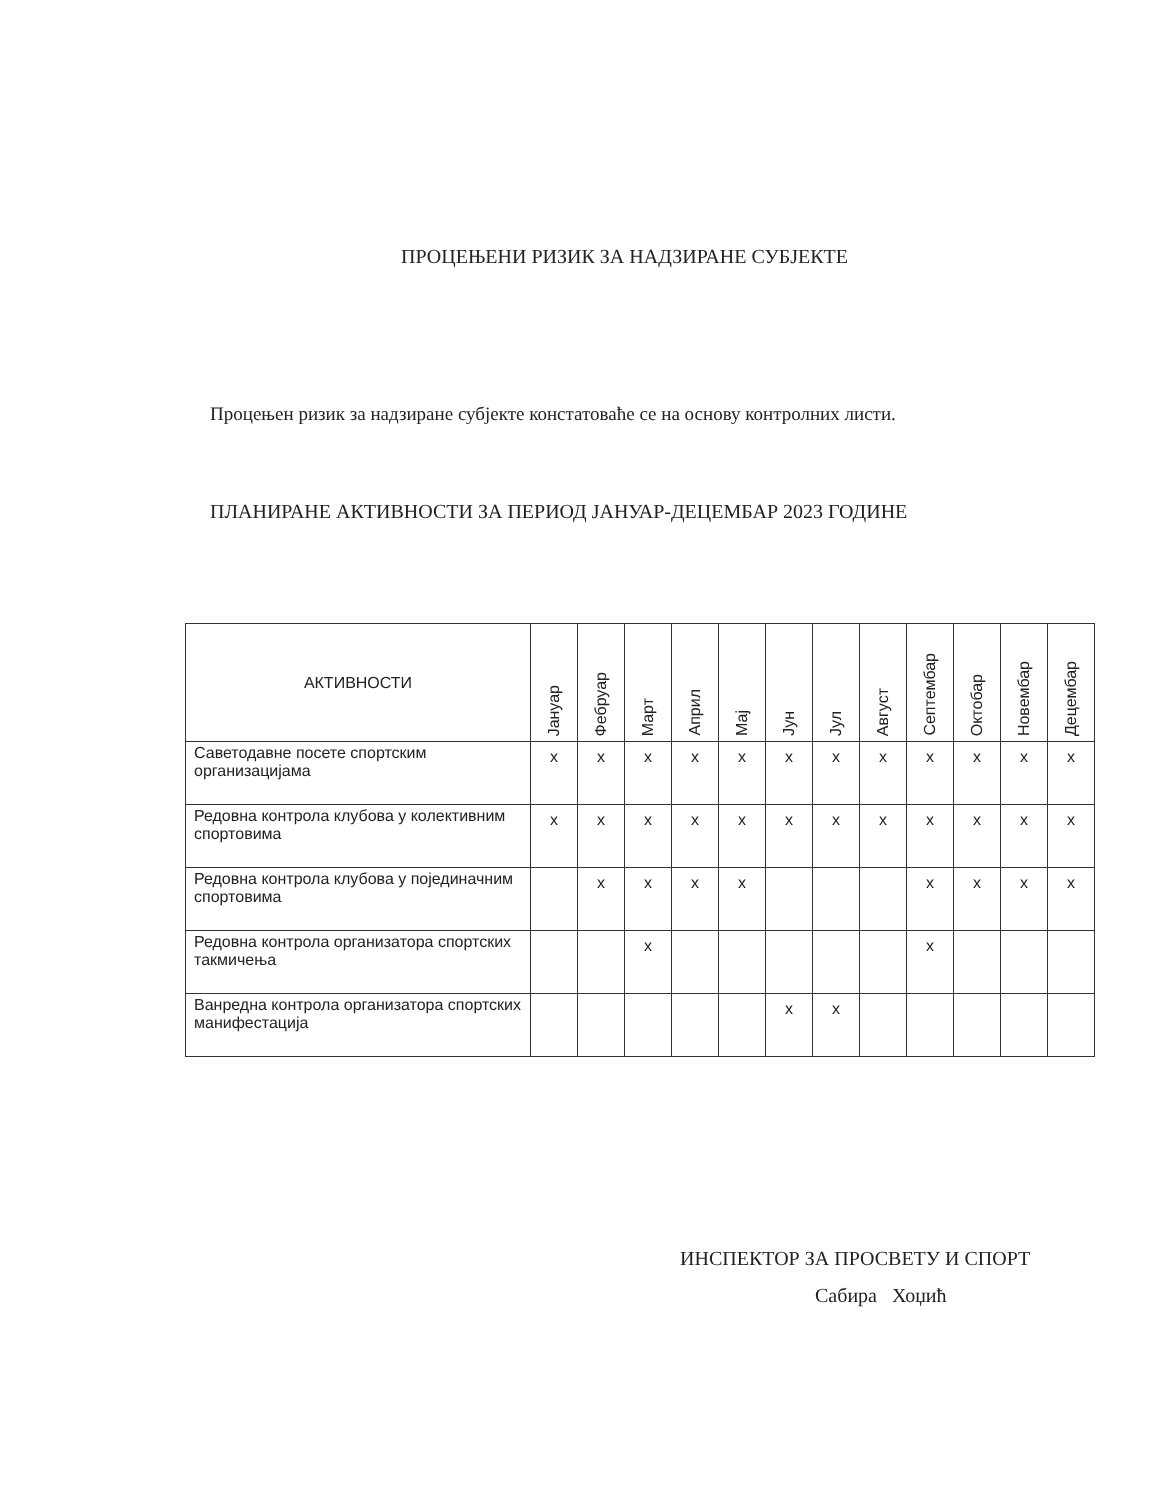ПРОЦЕЊЕНИ РИЗИК ЗА НАДЗИРАНЕ СУБЈЕКТЕ
Процењен ризик за надзиране субјекте констатоваће се на основу контролних листи.
ПЛАНИРАНЕ АКТИВНОСТИ ЗА ПЕРИОД ЈАНУАР-ДЕЦЕМБАР 2023 ГОДИНЕ
| АКТИВНОСТИ | Јануар | Фебруар | Март | Април | Мај | Јун | Јул | Август | Септембар | Октобар | Новембар | Децембар |
| --- | --- | --- | --- | --- | --- | --- | --- | --- | --- | --- | --- | --- |
| Саветодавне посете спортским организацијама | x | x | x | x | x | x | x | x | x | x | x | x |
| Редовна контрола клубова у колективним спортовима | x | x | x | x | x | x | x | x | x | x | x | x |
| Редовна контрола клубова у појединачним спортовима | | x | x | x | x | | | | x | x | x | x |
| Редовна контрола организатора спортских такмичења | | | x | | | | | | x | | | |
| Ванредна контрола организатора спортских манифестација | | | | | | x | x | | | | | |
ИНСПЕКТОР ЗА ПРОСВЕТУ И СПОРТ
Сабира Хоџић